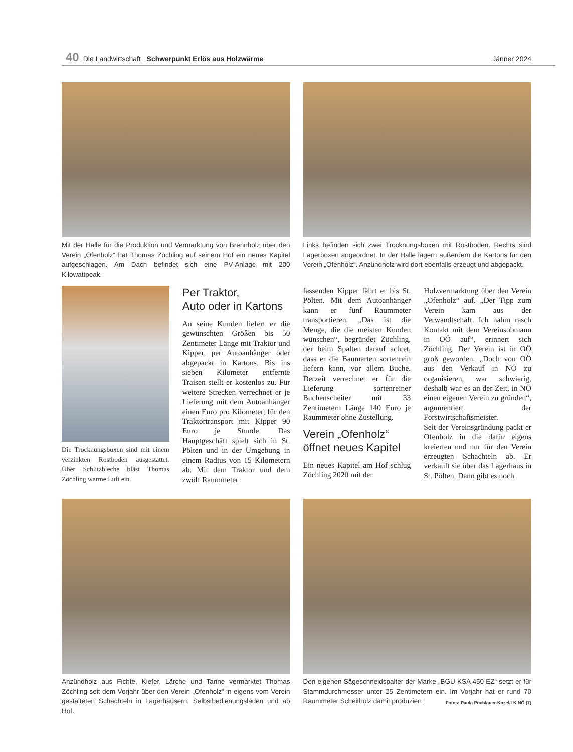40 Die Landwirtschaft Schwerpunkt Erlös aus Holzwärme Jänner 2024
Mit der Halle für die Produktion und Vermarktung von Brennholz über den Verein „Ofenholz“ hat Thomas Zöchling auf seinem Hof ein neues Kapitel aufgeschlagen. Am Dach befindet sich eine PV-Anlage mit 200 Kilowattpeak.
Links befinden sich zwei Trocknungsboxen mit Rostboden. Rechts sind Lagerboxen angeordnet. In der Halle lagern außerdem die Kartons für den Verein „Ofenholz“. Anzündholz wird dort ebenfalls erzeugt und abgepackt.
Die Trocknungsboxen sind mit einem verzinkten Rostboden ausgestattet. Über Schlitzbleche bläst Thomas Zöchling warme Luft ein.
Per Traktor,
Auto oder in Kartons
An seine Kunden liefert er die gewünschten Größen bis 50 Zentimeter Länge mit Traktor und Kipper, per Autoanhänger oder abgepackt in Kartons. Bis ins sieben Kilometer entfernte Traisen stellt er kostenlos zu. Für weitere Strecken verrechnet er je Lieferung mit dem Autoanhänger einen Euro pro Kilometer, für den Traktortransport mit Kipper 90 Euro je Stunde. Das Hauptgeschäft spielt sich in St. Pölten und in der Umgebung in einem Radius von 15 Kilometern ab. Mit dem Traktor und dem zwölf Raummeter
fassenden Kipper fährt er bis St. Pölten. Mit dem Autoanhänger kann er fünf Raummeter transportieren. „Das ist die Menge, die die meisten Kunden wünschen“, begründet Zöchling, der beim Spalten darauf achtet, dass er die Baumarten sortenrein liefern kann, vor allem Buche. Derzeit verrechnet er für die Lieferung sortenreiner Buchenscheiter mit 33 Zentimetern Länge 140 Euro je Raummeter ohne Zustellung.
Verein „Ofenholz“
öffnet neues Kapitel
Ein neues Kapitel am Hof schlug Zöchling 2020 mit der
Holzvermarktung über den Verein „Ofenholz“ auf. „Der Tipp zum Verein kam aus der Verwandtschaft. Ich nahm rasch Kontakt mit dem Vereinsobmann in OÖ auf“, erinnert sich Zöchling. Der Verein ist in OÖ groß geworden. „Doch von OÖ aus den Verkauf in NÖ zu organisieren, war schwierig, deshalb war es an der Zeit, in NÖ einen eigenen Verein zu gründen“, argumentiert der Forstwirtschaftsmeister.
Seit der Vereinsgründung packt er Ofenholz in die dafür eigens kreierten und nur für den Verein erzeugten Schachteln ab. Er verkauft sie über das Lagerhaus in St. Pölten. Dann gibt es noch
Anzündholz aus Fichte, Kiefer, Lärche und Tanne vermarktet Thomas Zöchling seit dem Vorjahr über den Verein „Ofenholz“ in eigens vom Verein gestalteten Schachteln in Lagerhäusern, Selbstbedienungsläden und ab Hof.
Den eigenen Sägeschneidspalter der Marke „BGU KSA 450 EZ“ setzt er für Stammdurchmesser unter 25 Zentimetern ein. Im Vorjahr hat er rund 70 Raummeter Scheitholz damit produziert. Fotos: Paula Pöchlauer-Kozel/LK NÖ (7)